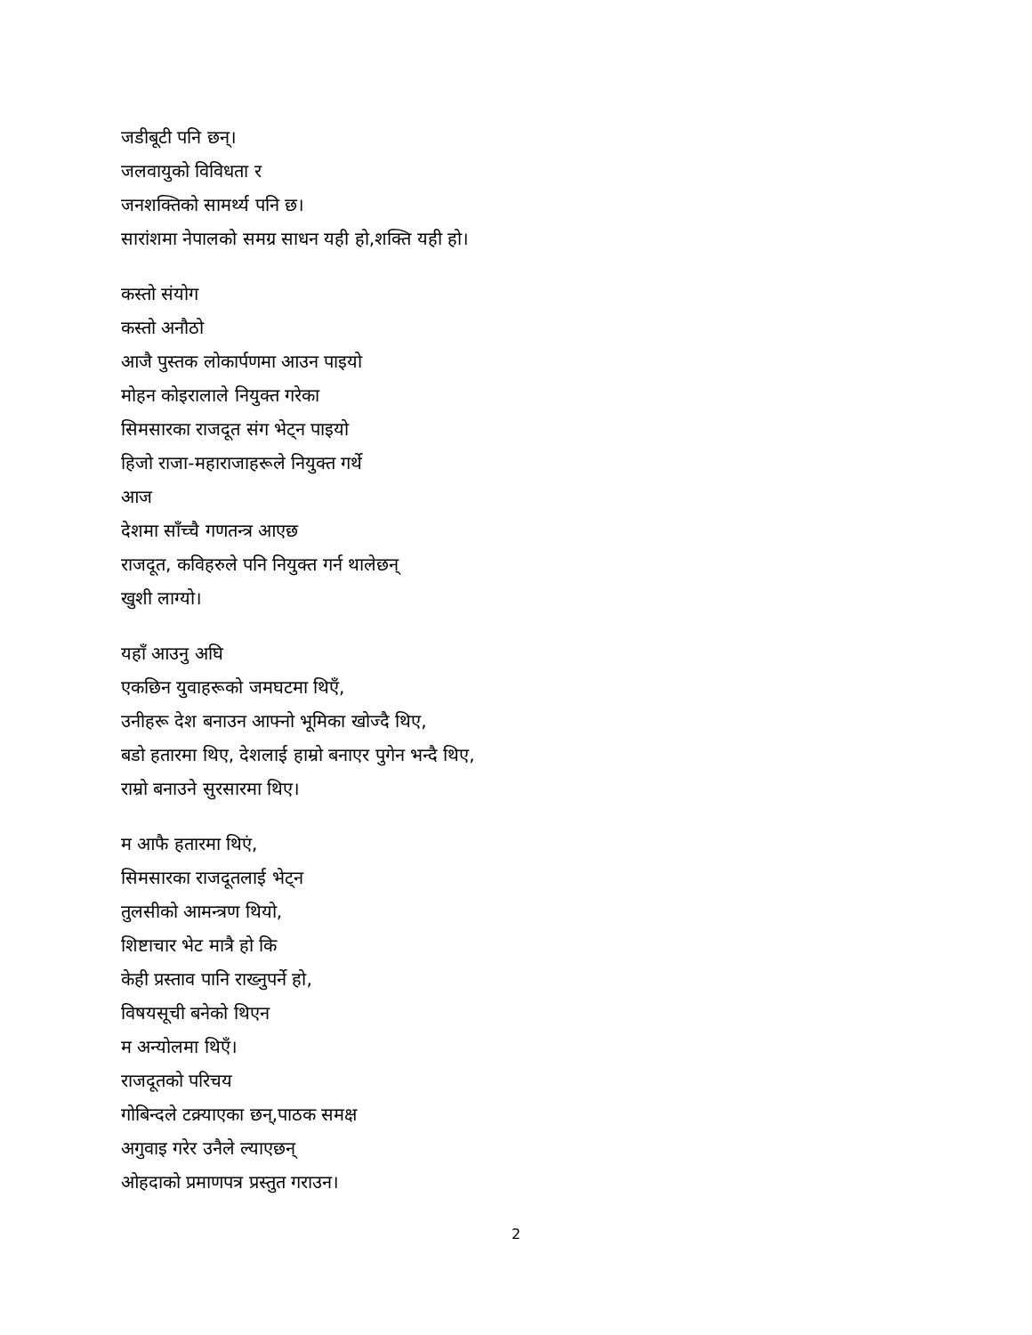जडीबूटी पनि छन्।
जलवायुको विविधता र
जनशक्तिको सामर्थ्य पनि छ।
सारांशमा नेपालको समग्र साधन यही हो,शक्ति यही हो।
कस्तो संयोग
कस्तो अनौठो
आजै पुस्तक लोकार्पणमा आउन पाइयो
मोहन कोइरालाले नियुक्त गरेका
सिमसारका राजदूत संग भेट्न पाइयो
हिजो राजा-महाराजाहरूले नियुक्त गर्थे
आज
देशमा साँच्चै गणतन्त्र आएछ
राजदूत, कविहरुले पनि नियुक्त गर्न थालेछन्
खुशी लाग्यो।
यहाँ आउनु अघि
एकछिन युवाहरूको जमघटमा थिएँ,
उनीहरू देश बनाउन आफ्नो भूमिका खोज्दै थिए,
बडो हतारमा थिए, देशलाई हाम्रो बनाएर पुगेन भन्दै थिए,
राम्रो बनाउने सुरसारमा थिए।
म आफै हतारमा थिएं,
सिमसारका राजदूतलाई भेट्न
तुलसीको आमन्त्रण थियो,
शिष्टाचार भेट मात्रै हो कि
केही प्रस्ताव पानि राख्नुपर्ने हो,
विषयसूची बनेको थिएन
म अन्योलमा थिएँ।
राजदूतको परिचय
गोबिन्दले टक्र्याएका छन्,पाठक समक्ष
अगुवाइ गरेर उनैले ल्याएछन्
ओहदाको प्रमाणपत्र प्रस्तुत गराउन।
2